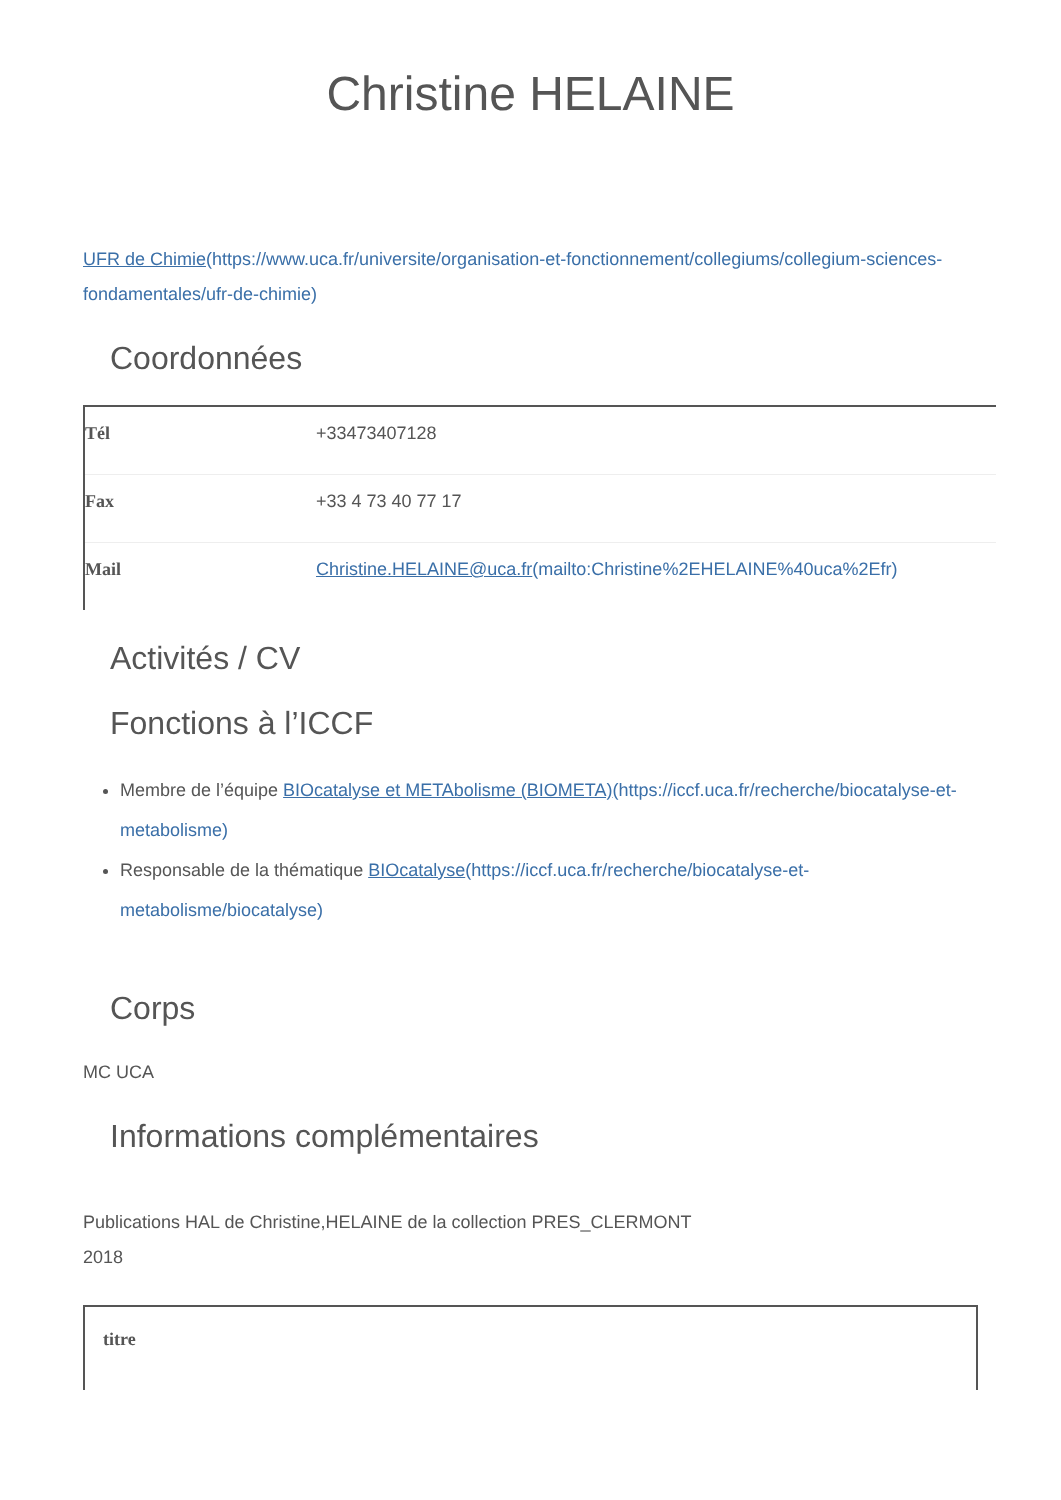Christine HELAINE
UFR de Chimie(https://www.uca.fr/universite/organisation-et-fonctionnement/collegiums/collegium-sciences-fondamentales/ufr-de-chimie)
Coordonnées
| Tél | +33473407128 |
| Fax | +33 4 73 40 77 17 |
| Mail | Christine.HELAINE@uca.fr (mailto:Christine%2EHELAINE%40uca%2Efr) |
Activités / CV
Fonctions à l’ICCF
Membre de l’équipe BIOcatalyse et METAbolisme (BIOMETA)(https://iccf.uca.fr/recherche/biocatalyse-et-metabolisme)
Responsable de la thématique BIOcatalyse(https://iccf.uca.fr/recherche/biocatalyse-et-metabolisme/biocatalyse)
Corps
MC UCA
Informations complémentaires
Publications HAL de Christine,HELAINE de la collection PRES_CLERMONT
2018
| titre |
| --- |